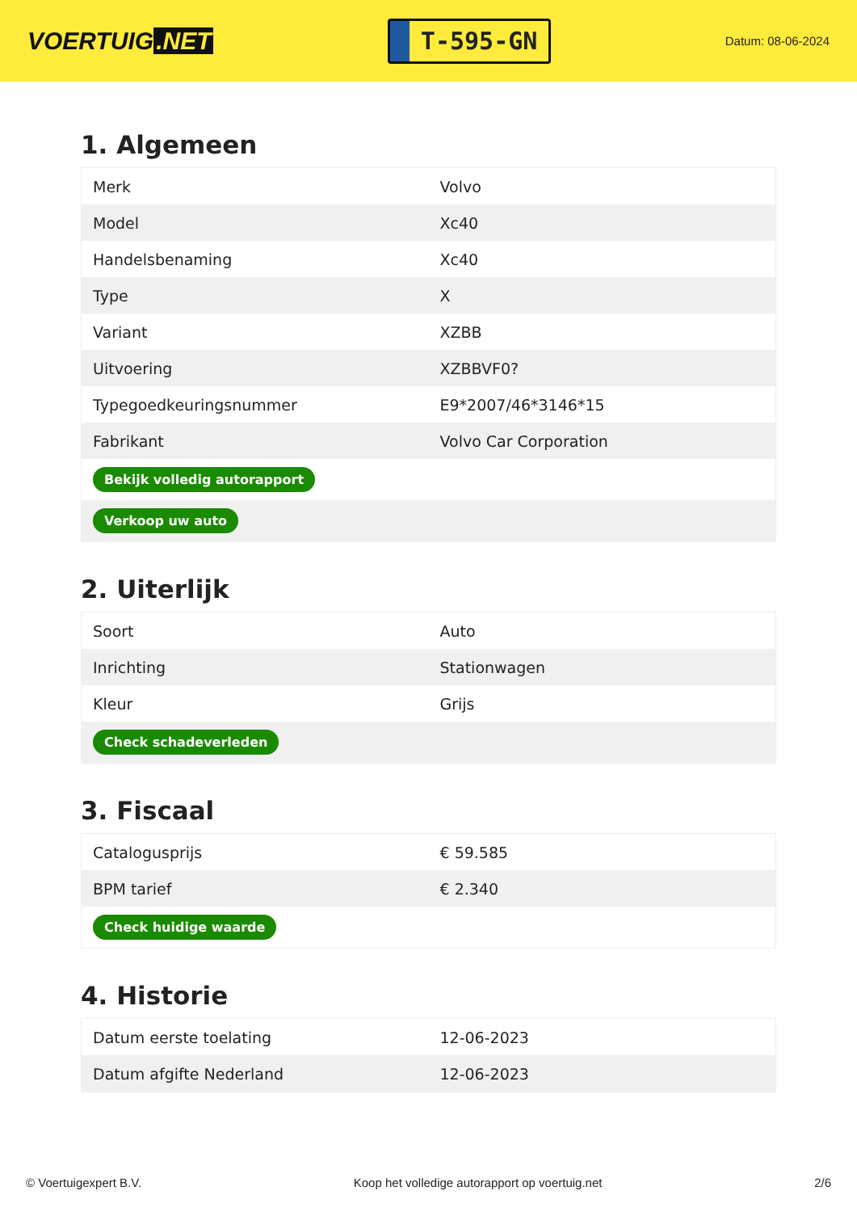VOERTUIG.NET
T-595-GN
Datum: 08-06-2024
1. Algemeen
| Merk | Volvo |
| Model | Xc40 |
| Handelsbenaming | Xc40 |
| Type | X |
| Variant | XZBB |
| Uitvoering | XZBBVF0? |
| Typegoedkeuringsnummer | E9*2007/46*3146*15 |
| Fabrikant | Volvo Car Corporation |
| Bekijk volledig autorapport | |
| Verkoop uw auto | |
2. Uiterlijk
| Soort | Auto |
| Inrichting | Stationwagen |
| Kleur | Grijs |
| Check schadeverleden | |
3. Fiscaal
| Catalogusprijs | € 59.585 |
| BPM tarief | € 2.340 |
| Check huidige waarde | |
4. Historie
| Datum eerste toelating | 12-06-2023 |
| Datum afgifte Nederland | 12-06-2023 |
© Voertuigexpert B.V. Koop het volledige autorapport op voertuig.net 2/6